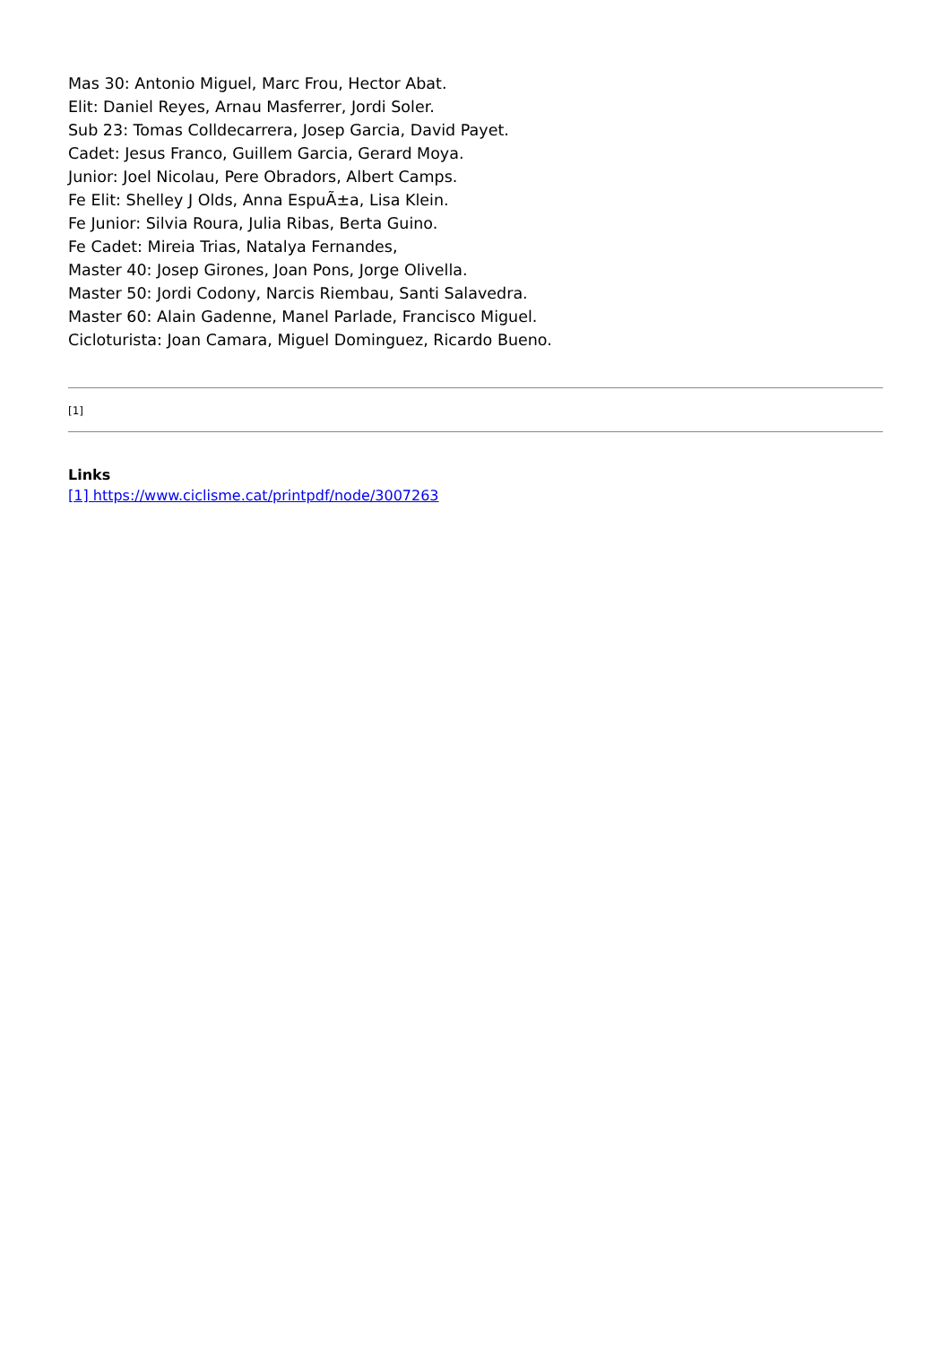Mas 30: Antonio Miguel, Marc Frou, Hector Abat.
Elit: Daniel Reyes, Arnau Masferrer, Jordi Soler.
Sub 23: Tomas Colldecarrera, Josep Garcia, David Payet.
Cadet: Jesus Franco, Guillem Garcia, Gerard Moya.
Junior: Joel Nicolau, Pere Obradors, Albert Camps.
Fe Elit: Shelley J Olds, Anna EspuÃ±a, Lisa Klein.
Fe Junior: Silvia Roura, Julia Ribas, Berta Guino.
Fe Cadet: Mireia Trias, Natalya Fernandes,
Master 40: Josep Girones, Joan Pons, Jorge Olivella.
Master 50: Jordi Codony, Narcis Riembau, Santi Salavedra.
Master 60: Alain Gadenne, Manel Parlade, Francisco Miguel.
Cicloturista: Joan Camara, Miguel Dominguez, Ricardo Bueno.
[1]
Links
[1] https://www.ciclisme.cat/printpdf/node/3007263